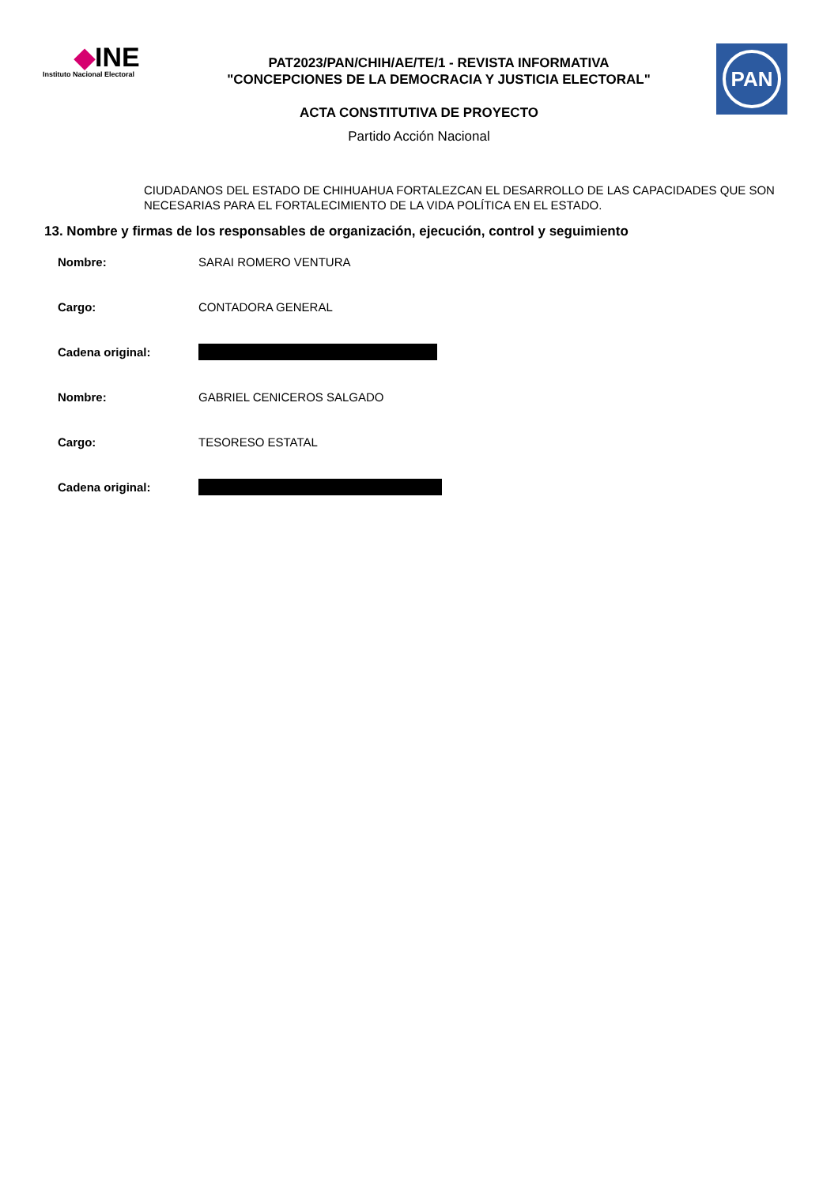◆INE
Instituto Nacional Electoral
PAT2023/PAN/CHIH/AE/TE/1 - REVISTA INFORMATIVA
"CONCEPCIONES DE LA DEMOCRACIA Y JUSTICIA ELECTORAL"
PAN
ACTA CONSTITUTIVA DE PROYECTO
Partido Acción Nacional
CIUDADANOS DEL ESTADO DE CHIHUAHUA FORTALEZCAN EL DESARROLLO DE LAS CAPACIDADES QUE SON NECESARIAS PARA EL FORTALECIMIENTO DE LA VIDA POLÍTICA EN EL ESTADO.
13. Nombre y firmas de los responsables de organización, ejecución, control y seguimiento
Nombre: SARAI ROMERO VENTURA
Cargo: CONTADORA GENERAL
Cadena original:
Nombre: GABRIEL CENICEROS SALGADO
Cargo: TESORESO ESTATAL
Cadena original: